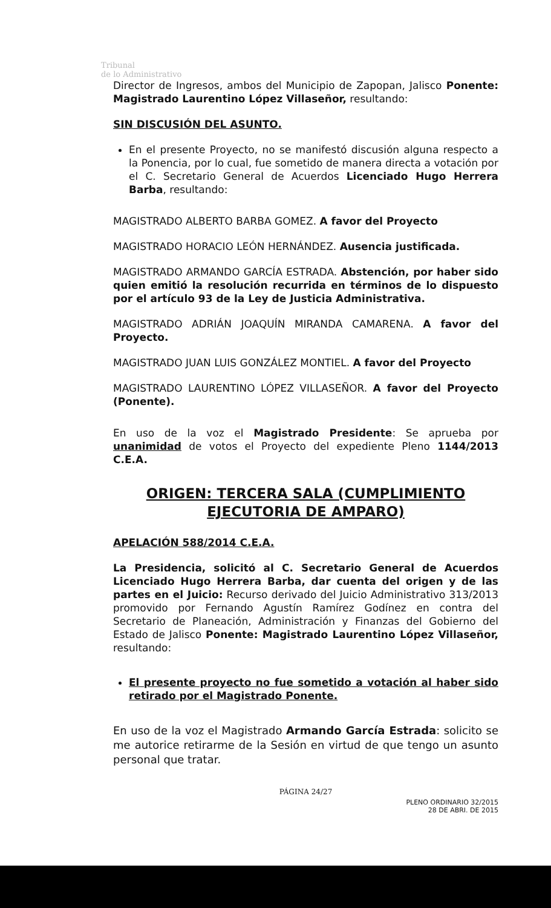Tribunal
de lo Administrativo
Director de Ingresos, ambos del Municipio de Zapopan, Jalisco Ponente: Magistrado Laurentino López Villaseñor, resultando:
SIN DISCUSIÓN DEL ASUNTO.
En el presente Proyecto, no se manifestó discusión alguna respecto a la Ponencia, por lo cual, fue sometido de manera directa a votación por el C. Secretario General de Acuerdos Licenciado Hugo Herrera Barba, resultando:
MAGISTRADO ALBERTO BARBA GOMEZ. A favor del Proyecto
MAGISTRADO HORACIO LEÓN HERNÁNDEZ. Ausencia justificada.
MAGISTRADO ARMANDO GARCÍA ESTRADA. Abstención, por haber sido quien emitió la resolución recurrida en términos de lo dispuesto por el artículo 93 de la Ley de Justicia Administrativa.
MAGISTRADO ADRIÁN JOAQUÍN MIRANDA CAMARENA. A favor del Proyecto.
MAGISTRADO JUAN LUIS GONZÁLEZ MONTIEL. A favor del Proyecto
MAGISTRADO LAURENTINO LÓPEZ VILLASEÑOR. A favor del Proyecto (Ponente).
En uso de la voz el Magistrado Presidente: Se aprueba por unanimidad de votos el Proyecto del expediente Pleno 1144/2013 C.E.A.
ORIGEN: TERCERA SALA (CUMPLIMIENTO EJECUTORIA DE AMPARO)
APELACIÓN 588/2014 C.E.A.
La Presidencia, solicitó al C. Secretario General de Acuerdos Licenciado Hugo Herrera Barba, dar cuenta del origen y de las partes en el Juicio: Recurso derivado del Juicio Administrativo 313/2013 promovido por Fernando Agustín Ramírez Godínez en contra del Secretario de Planeación, Administración y Finanzas del Gobierno del Estado de Jalisco Ponente: Magistrado Laurentino López Villaseñor, resultando:
El presente proyecto no fue sometido a votación al haber sido retirado por el Magistrado Ponente.
En uso de la voz el Magistrado Armando García Estrada: solicito se me autorice retirarme de la Sesión en virtud de que tengo un asunto personal que tratar.
PÁGINA 24/27
PLENO ORDINARIO 32/2015
28 DE ABRI. DE 2015